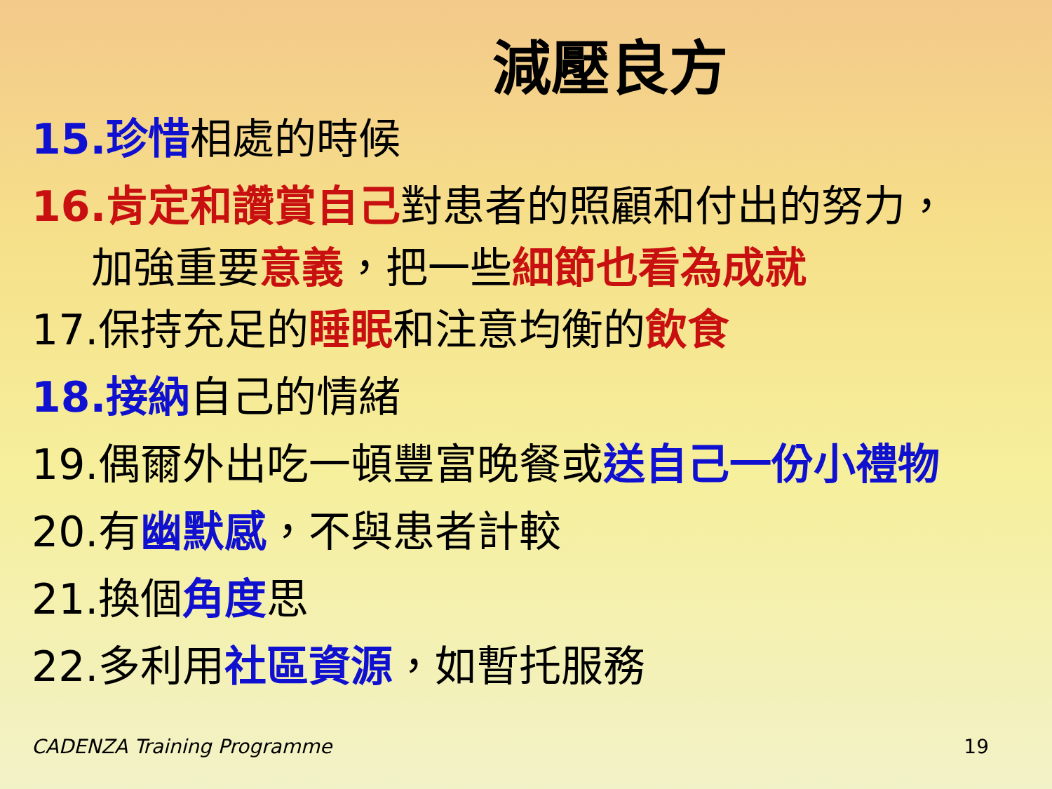減壓良方
15.珍惜相處的時候
16.肯定和讚賞自己對患者的照顧和付出的努力，
加強重要意義，把一些細節也看為成就
17.保持充足的睡眠和注意均衡的飲食
18.接納自己的情緒
19.偶爾外出吃一頓豐富晚餐或送自己一份小禮物
20.有幽默感，不與患者計較
21.換個角度思
22.多利用社區資源，如暫托服務
CADENZA Training Programme 19